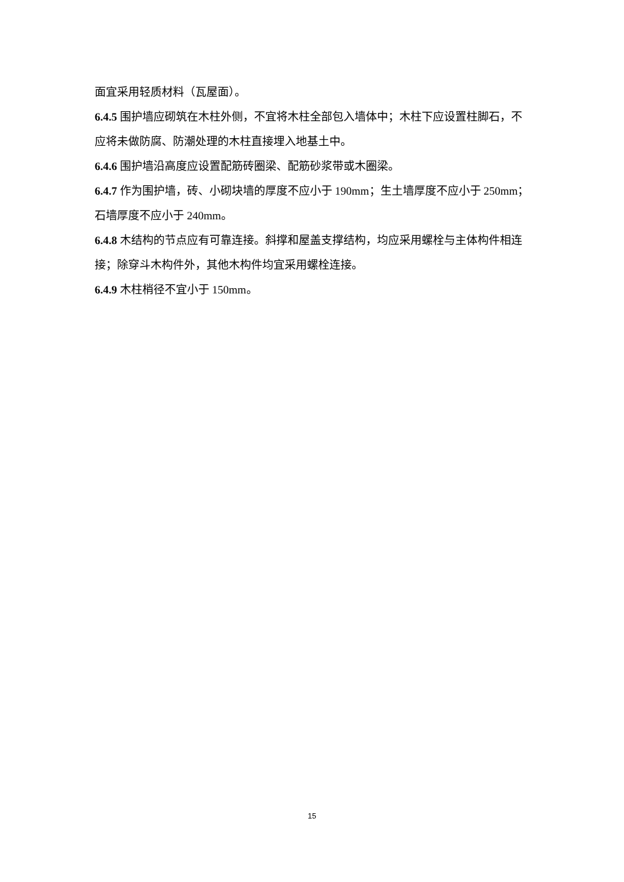面宜采用轻质材料（瓦屋面）。
6.4.5 围护墙应砌筑在木柱外侧，不宜将木柱全部包入墙体中；木柱下应设置柱脚石，不应将未做防腐、防潮处理的木柱直接埋入地基土中。
6.4.6 围护墙沿高度应设置配筋砖圈梁、配筋砂浆带或木圈梁。
6.4.7 作为围护墙，砖、小砌块墙的厚度不应小于 190mm；生土墙厚度不应小于 250mm；石墙厚度不应小于 240mm。
6.4.8 木结构的节点应有可靠连接。斜撑和屋盖支撑结构，均应采用螺栓与主体构件相连接；除穿斗木构件外，其他木构件均宜采用螺栓连接。
6.4.9 木柱梢径不宜小于 150mm。
15